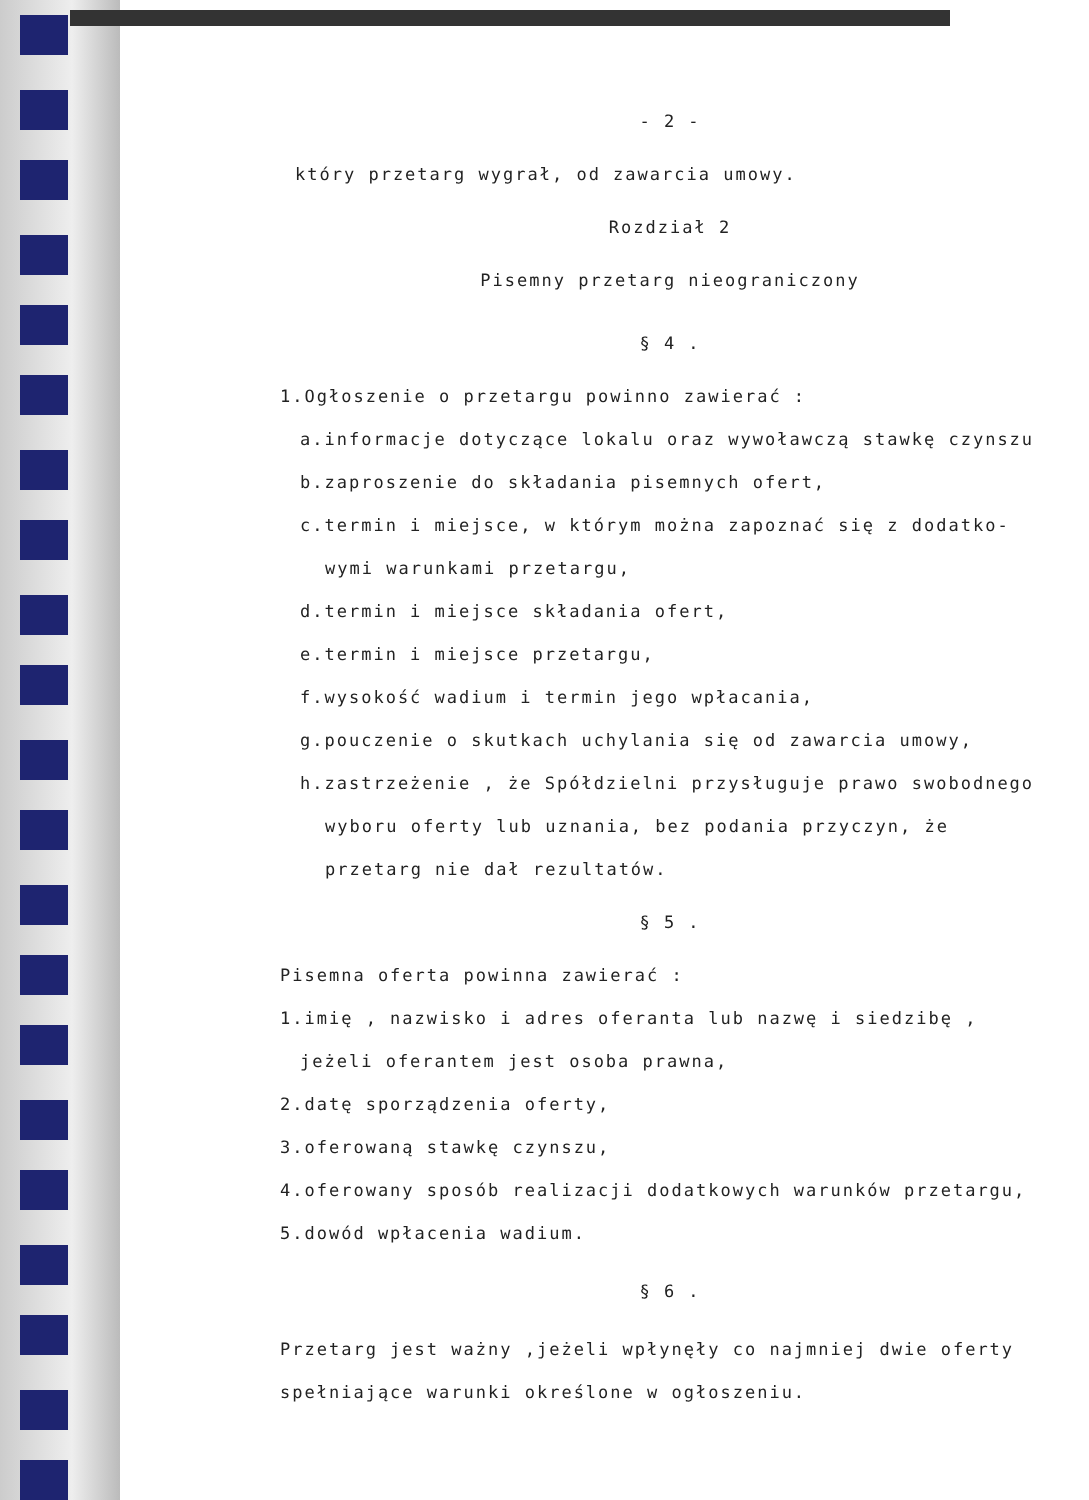- 2 -
który przetarg wygrał, od zawarcia umowy.
Rozdział 2
Pisemny przetarg nieograniczony
§ 4 .
1.Ogłoszenie o przetargu powinno zawierać :
a.informacje dotyczące lokalu oraz wywoławczą stawkę czynszu
b.zaproszenie do składania pisemnych ofert,
c.termin i miejsce, w którym można zapoznać się z dodatko-
wymi warunkami przetargu,
d.termin i miejsce składania ofert,
e.termin i miejsce przetargu,
f.wysokość wadium i termin jego wpłacania,
g.pouczenie o skutkach uchylania się od zawarcia umowy,
h.zastrzeżenie , że Spółdzielni przysługuje prawo swobodnego
wyboru oferty lub uznania, bez podania przyczyn, że
przetarg nie dał rezultatów.
§ 5 .
Pisemna oferta powinna zawierać :
1.imię , nazwisko i adres oferanta lub nazwę i siedzibę ,
jeżeli oferantem jest osoba prawna,
2.datę sporządzenia oferty,
3.oferowaną stawkę czynszu,
4.oferowany sposób realizacji dodatkowych warunków przetargu,
5.dowód wpłacenia wadium.
§ 6 .
Przetarg jest ważny ,jeżeli wpłynęły co najmniej dwie oferty
spełniające warunki określone w ogłoszeniu.